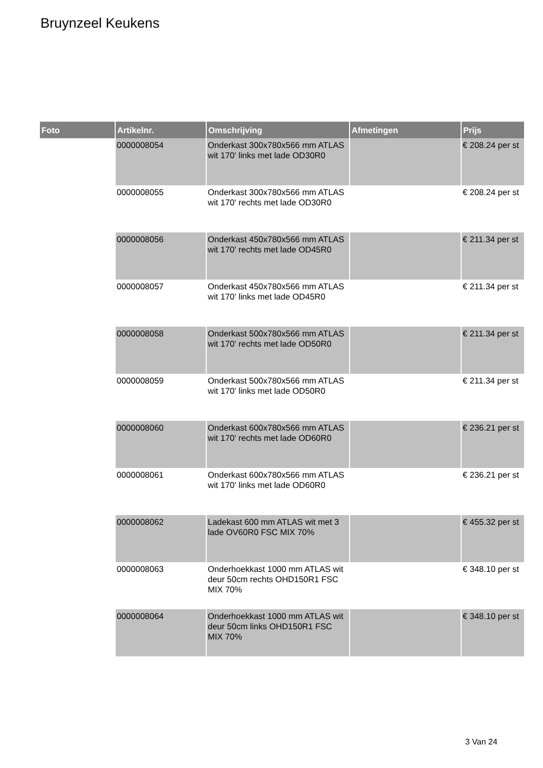Bruynzeel Keukens
| Foto | Artikelnr. | Omschrijving | Afmetingen | Prijs |
| --- | --- | --- | --- | --- |
| | 0000008054 | Onderkast 300x780x566 mm ATLAS wit 170' links met lade OD30R0 | | € 208.24 per st |
| | 0000008055 | Onderkast 300x780x566 mm ATLAS wit 170' rechts met lade OD30R0 | | € 208.24 per st |
| | 0000008056 | Onderkast 450x780x566 mm ATLAS wit 170' rechts met lade OD45R0 | | € 211.34 per st |
| | 0000008057 | Onderkast 450x780x566 mm ATLAS wit 170' links met lade OD45R0 | | € 211.34 per st |
| | 0000008058 | Onderkast 500x780x566 mm ATLAS wit 170' rechts met lade OD50R0 | | € 211.34 per st |
| | 0000008059 | Onderkast 500x780x566 mm ATLAS wit 170' links met lade OD50R0 | | € 211.34 per st |
| | 0000008060 | Onderkast 600x780x566 mm ATLAS wit 170' rechts met lade OD60R0 | | € 236.21 per st |
| | 0000008061 | Onderkast 600x780x566 mm ATLAS wit 170' links met lade OD60R0 | | € 236.21 per st |
| | 0000008062 | Ladekast 600 mm ATLAS wit met 3 lade OV60R0 FSC MIX 70% | | € 455.32 per st |
| | 0000008063 | Onderhoekkast 1000 mm ATLAS wit deur 50cm rechts OHD150R1 FSC MIX 70% | | € 348.10 per st |
| | 0000008064 | Onderhoekkast 1000 mm ATLAS wit deur 50cm links OHD150R1 FSC MIX 70% | | € 348.10 per st |
3 Van 24